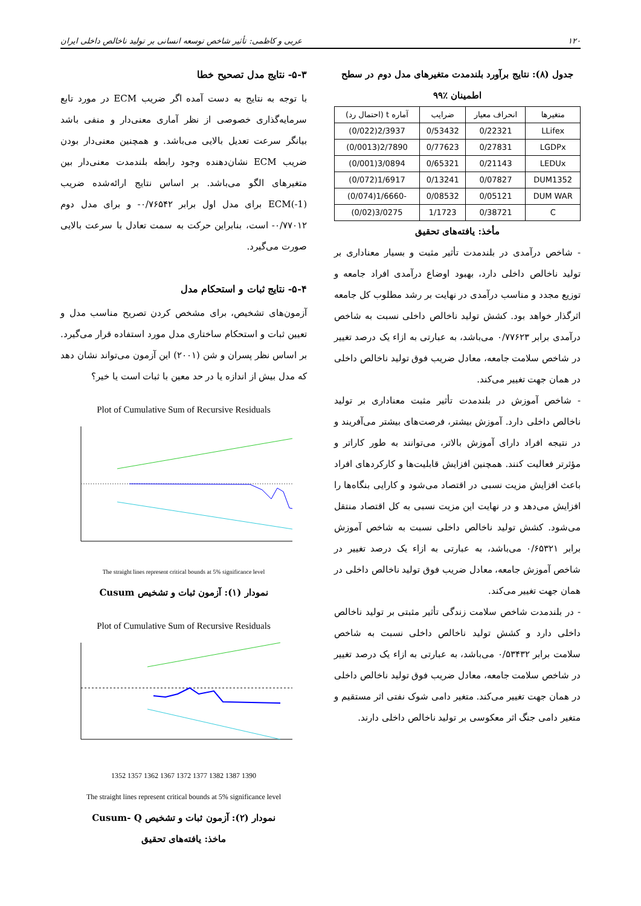۱۲۰ عربی و کاظمی: تأثیر شاخص توسعه انسانی بر تولید ناخالص داخلی ایران
جدول (۸): نتایج برآورد بلندمدت متغیرهای مدل دوم در سطح اطمینان ٪۹۹
| متغیرها | انحراف معیار | ضرایب | آماره t (احتمال رد) |
| --- | --- | --- | --- |
| LLifex | 0/22321 | 0/53432 | 2/3937(0/022) |
| LGDPx | 0/27831 | 0/77623 | 2/7890(0/0013) |
| LEDUx | 0/21143 | 0/65321 | 3/0894(0/001) |
| DUM1352 | 0/07827 | 0/13241 | 1/6917(0/072) |
| DUM WAR | 0/05121 | 0/08532 | -1/6660(0/074) |
| C | 0/38721 | 1/1723 | 3/0275(0/02) |
مأخذ: یافته‌های تحقیق
- شاخص درآمدی در بلندمدت تأثیر مثبت و بسیار معناداری بر تولید ناخالص داخلی دارد، بهبود اوضاع درآمدی افراد جامعه و توزیع مجدد و مناسب درآمدی در نهایت بر رشد مطلوب کل جامعه اثرگذار خواهد بود. کشش تولید ناخالص داخلی نسبت به شاخص درآمدی برابر ۰/۷۷۶۲۳ می‌باشد، به عبارتی به ازاء یک درصد تغییر در شاخص سلامت جامعه، معادل ضریب فوق تولید ناخالص داخلی در همان جهت تغییر می‌کند.
- شاخص آموزش در بلندمدت تأثیر مثبت معناداری بر تولید ناخالص داخلی دارد. آموزش بیشتر، فرصت‌های بیشتر می‌آفریند و در نتیجه افراد دارای آموزش بالاتر، می‌توانند به طور کاراتر و مؤثرتر فعالیت کنند. همچنین افزایش قابلیت‌ها و کارکردهای افراد باعث افزایش مزیت نسبی در اقتصاد می‌شود و کارایی بنگاه‌ها را افزایش می‌دهد و در نهایت این مزیت نسبی به کل اقتصاد منتقل می‌شود. کشش تولید ناخالص داخلی نسبت به شاخص آموزش برابر ۰/۶۵۳۲۱ می‌باشد، به عبارتی به ازاء یک درصد تغییر در شاخص آموزش جامعه، معادل ضریب فوق تولید ناخالص داخلی در همان جهت تغییر می‌کند.
- در بلندمدت شاخص سلامت زندگی تأثیر مثبتی بر تولید ناخالص داخلی دارد و کشش تولید ناخالص داخلی نسبت به شاخص سلامت برابر ۰/۵۳۴۳۲ می‌باشد، به عبارتی به ازاء یک درصد تغییر در شاخص سلامت جامعه، معادل ضریب فوق تولید ناخالص داخلی در همان جهت تغییر می‌کند. متغیر دامی شوک نفتی اثر مستقیم و متغیر دامی جنگ اثر معکوسی بر تولید ناخالص داخلی دارند.
۵-۳- نتایج مدل تصحیح خطا
با توجه به نتایج به دست آمده اگر ضریب ECM در مورد تابع سرمایه‌گذاری خصوصی از نظر آماری معنی‌دار و منفی باشد بیانگر سرعت تعدیل بالایی می‌باشد. و همچنین معنی‌دار بودن ضریب ECM نشان‌دهنده وجود رابطه بلندمدت معنی‌دار بین متغیرهای الگو می‌باشد. بر اساس نتایج ارائه‌شده ضریب ECM(-1) برای مدل اول برابر ۰/۷۶۵۴۲- و برای مدل دوم ۰/۷۷۰۱۲- است، بنابراین حرکت به سمت تعادل با سرعت بالایی صورت می‌گیرد.
۵-۴- نتایج ثبات و استحکام مدل
آزمون‌های تشخیص، برای مشخص کردن تصریح مناسب مدل و تعیین ثبات و استحکام ساختاری مدل مورد استفاده قرار می‌گیرد. بر اساس نظر پسران و شن (۲۰۰۱) این آزمون می‌تواند نشان دهد که مدل بیش از اندازه یا در حد معین با ثبات است یا خیر؟
Plot of Cumulative Sum of Recursive Residuals
The straight lines represent critical bounds at 5% significance level
نمودار (۱): آزمون ثبات و تشخیص Cusum
Plot of Cumulative Sum of Recursive Residuals
1352 1357 1362 1367 1372 1377 1382 1387 1390
The straight lines represent critical bounds at 5% significance level
نمودار (۲): آزمون ثبات و تشخیص Cusum- Q
ماخذ: یافته‌های تحقیق